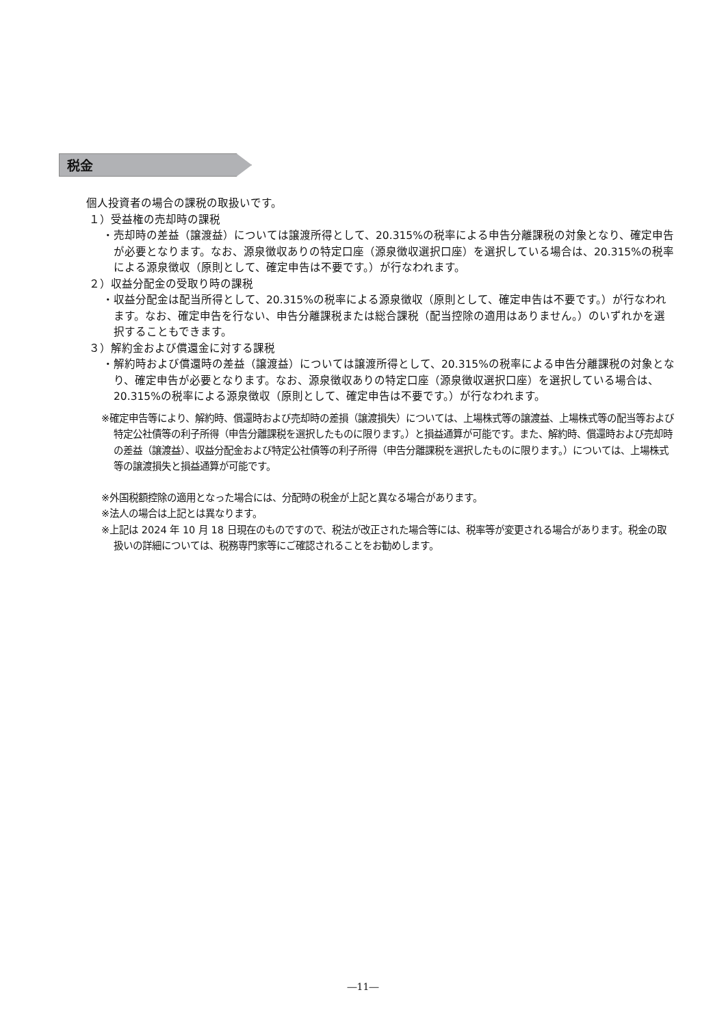税金
個人投資者の場合の課税の取扱いです。
１）受益権の売却時の課税
・売却時の差益（譲渡益）については譲渡所得として、20.315%の税率による申告分離課税の対象となり、確定申告が必要となります。なお、源泉徴収ありの特定口座（源泉徴収選択口座）を選択している場合は、20.315%の税率による源泉徴収（原則として、確定申告は不要です。）が行なわれます。
２）収益分配金の受取り時の課税
・収益分配金は配当所得として、20.315%の税率による源泉徴収（原則として、確定申告は不要です。）が行なわれます。なお、確定申告を行ない、申告分離課税または総合課税（配当控除の適用はありません。）のいずれかを選択することもできます。
３）解約金および償還金に対する課税
・解約時および償還時の差益（譲渡益）については譲渡所得として、20.315%の税率による申告分離課税の対象となり、確定申告が必要となります。なお、源泉徴収ありの特定口座（源泉徴収選択口座）を選択している場合は、20.315%の税率による源泉徴収（原則として、確定申告は不要です。）が行なわれます。
※確定申告等により、解約時、償還時および売却時の差損（譲渡損失）については、上場株式等の譲渡益、上場株式等の配当等および特定公社債等の利子所得（申告分離課税を選択したものに限ります。）と損益通算が可能です。また、解約時、償還時および売却時の差益（譲渡益）、収益分配金および特定公社債等の利子所得（申告分離課税を選択したものに限ります。）については、上場株式等の譲渡損失と損益通算が可能です。
※外国税額控除の適用となった場合には、分配時の税金が上記と異なる場合があります。
※法人の場合は上記とは異なります。
※上記は 2024 年 10 月 18 日現在のものですので、税法が改正された場合等には、税率等が変更される場合があります。税金の取扱いの詳細については、税務専門家等にご確認されることをお勧めします。
―11―